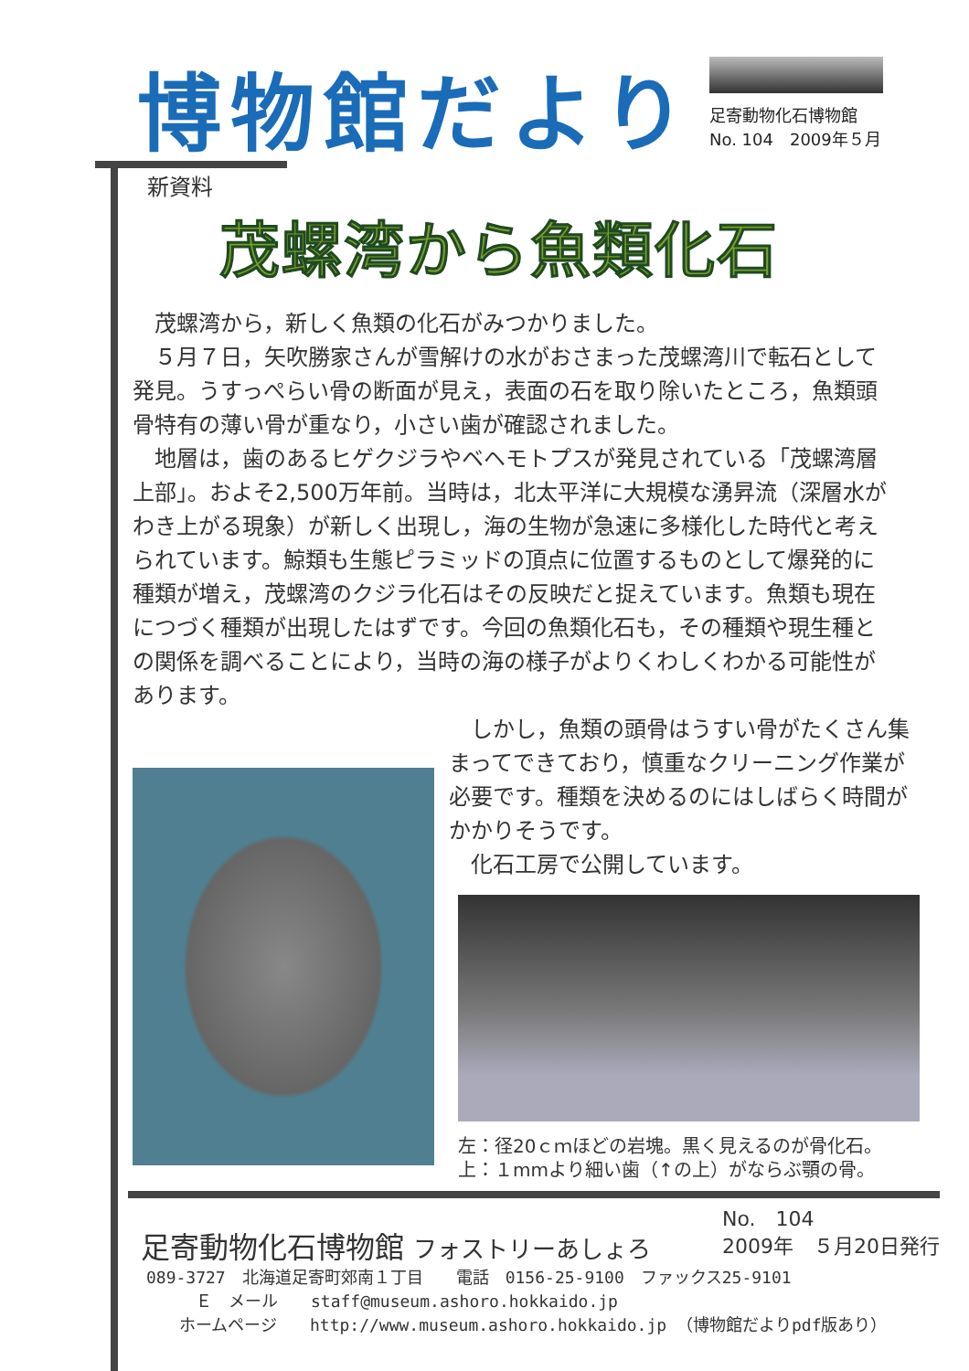博物館だより
足寄動物化石博物館
No. 104　2009年５月
新資料
茂螺湾から魚類化石
　茂螺湾から，新しく魚類の化石がみつかりました。
　５月７日，矢吹勝家さんが雪解けの水がおさまった茂螺湾川で転石として発見。うすっぺらい骨の断面が見え，表面の石を取り除いたところ，魚類頭骨特有の薄い骨が重なり，小さい歯が確認されました。
　地層は，歯のあるヒゲクジラやベヘモトプスが発見されている「茂螺湾層上部」。およそ2,500万年前。当時は，北太平洋に大規模な湧昇流（深層水がわき上がる現象）が新しく出現し，海の生物が急速に多様化した時代と考えられています。鯨類も生態ピラミッドの頂点に位置するものとして爆発的に種類が増え，茂螺湾のクジラ化石はその反映だと捉えています。魚類も現在につづく種類が出現したはずです。今回の魚類化石も，その種類や現生種との関係を調べることにより，当時の海の様子がよりくわしくわかる可能性があります。
　しかし，魚類の頭骨はうすい骨がたくさん集まってできており，慎重なクリーニング作業が必要です。種類を決めるのにはしばらく時間がかかりそうです。
　化石工房で公開しています。
左：径20ｃｍほどの岩塊。黒く見えるのが骨化石。
上：１mmより細い歯（↑の上）がならぶ顎の骨。
足寄動物化石博物館 フォストリーあしょろ
No.　104
2009年　５月20日発行
089-3727　北海道足寄町郊南１丁目　　電話　0156-25-9100　ファックス25-9101
　　　Ｅ　メール　　staff@museum.ashoro.hokkaido.jp
　　ホームページ　　http://www.museum.ashoro.hokkaido.jp （博物館だよりpdf版あり）